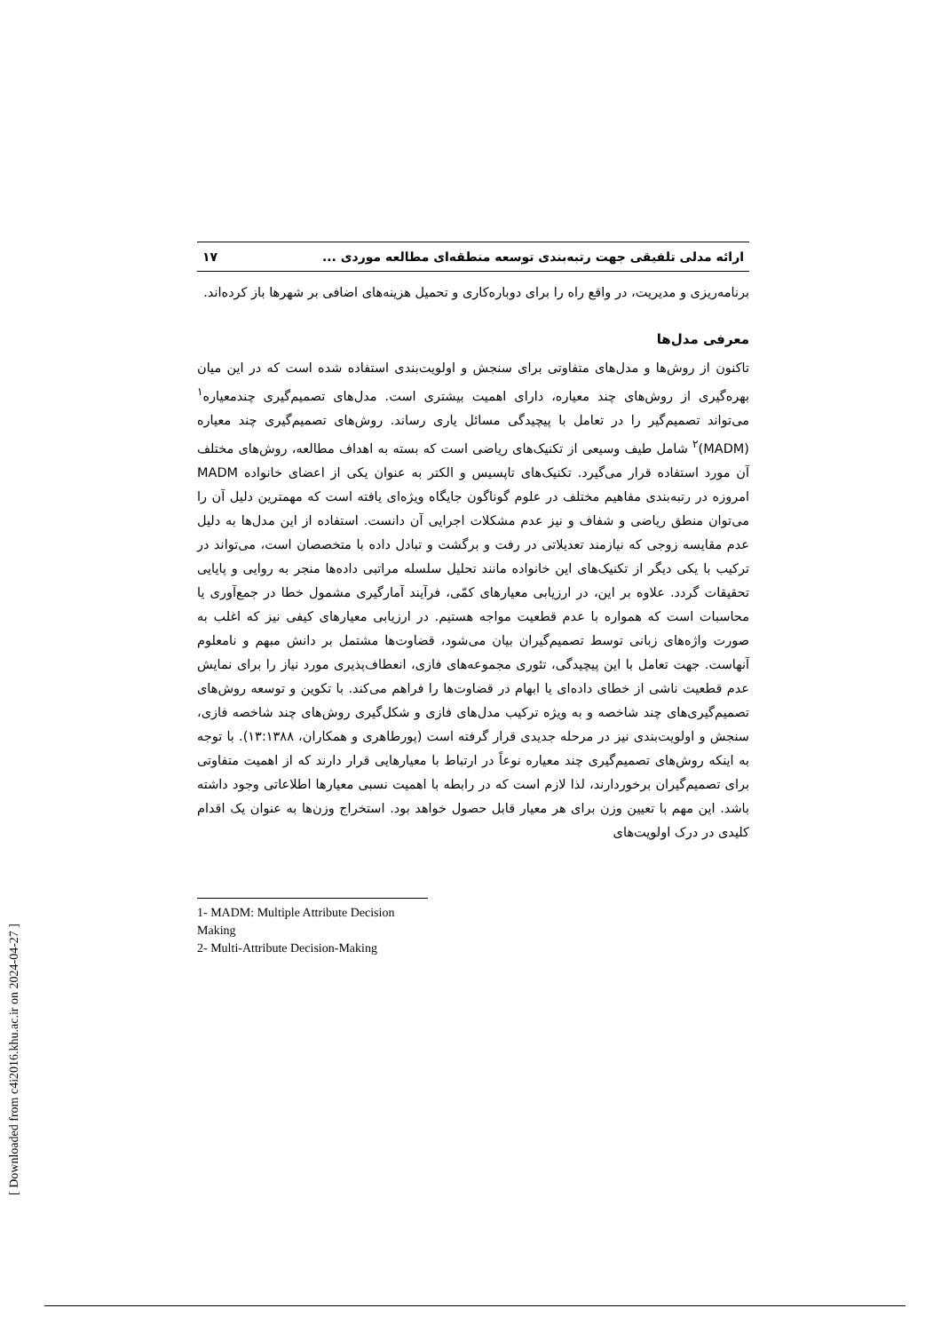ارائه مدلی تلفیقی جهت رتبه‌بندی توسعه منطقه‌ای مطالعه موردی ... ۱۷
برنامه‌ریزی و مدیریت، در واقع راه را برای دوباره‌کاری و تحمیل هزینه‌های اضافی بر شهرها باز کرده‌اند.
معرفی مدل‌ها
تاکنون از روش‌ها و مدل‌های متفاوتی برای سنجش و اولویت‌بندی استفاده شده است که در این میان بهره‌گیری از روش‌های چند معیاره، دارای اهمیت بیشتری است. مدل‌های تصمیم‌گیری چندمعیاره<sup>۱</sup> می‌تواند تصمیم‌گیر را در تعامل با پیچیدگی مسائل یاری رساند. روش‌های تصمیم‌گیری چند معیاره (MADM)<sup>۲</sup> شامل طیف وسیعی از تکنیک‌های ریاضی است که بسته به اهداف مطالعه، روش‌های مختلف آن مورد استفاده قرار می‌گیرد. تکنیک‌های تاپسیس و الکتر به عنوان یکی از اعضای خانواده MADM امروزه در رتبه‌بندی مفاهیم مختلف در علوم گوناگون جایگاه ویژه‌ای یافته است که مهمترین دلیل آن را می‌توان منطق ریاضی و شفاف و نیز عدم مشکلات اجرایی آن دانست. استفاده از این مدل‌ها به دلیل عدم مقایسه زوجی که نیازمند تعدیلاتی در رفت و برگشت و تبادل داده با متخصصان است، می‌تواند در ترکیب با یکی دیگر از تکنیک‌های این خانواده مانند تحلیل سلسله مراتبی داده‌ها منجر به روایی و پایایی تحقیقات گردد. علاوه بر این، در ارزیابی معیارهای کمّی، فرآیند آمارگیری مشمول خطا در جمع‌آوری یا محاسبات است که همواره با عدم قطعیت مواجه هستیم. در ارزیابی معیارهای کیفی نیز که اغلب به صورت واژه‌های زبانی توسط تصمیم‌گیران بیان می‌شود، قضاوت‌ها مشتمل بر دانش مبهم و نامعلوم آنهاست. جهت تعامل با این پیچیدگی، تئوری مجموعه‌های فازی، انعطاف‌پذیری مورد نیاز را برای نمایش عدم قطعیت ناشی از خطای داده‌ای یا ابهام در قضاوت‌ها را فراهم می‌کند. با تکوین و توسعه روش‌های تصمیم‌گیری‌های چند شاخصه و به ویژه ترکیب مدل‌های فازی و شکل‌گیری روش‌های چند شاخصه فازی، سنجش و اولویت‌بندی نیز در مرحله جدیدی قرار گرفته است (پورطاهری و همکاران، ۱۳:۱۳۸۸). با توجه به اینکه روش‌های تصمیم‌گیری چند معیاره نوعاً در ارتباط با معیارهایی قرار دارند که از اهمیت متفاوتی برای تصمیم‌گیران برخوردارند، لذا لازم است که در رابطه با اهمیت نسبی معیارها اطلاعاتی وجود داشته باشد. این مهم با تعیین وزن برای هر معیار قابل حصول خواهد بود. استخراج وزن‌ها به عنوان یک اقدام کلیدی در درک اولویت‌های
1- MADM: Multiple Attribute Decision Making
2- Multi-Attribute Decision-Making
[ Downloaded from c4i2016.khu.ac.ir on 2024-04-27 ]